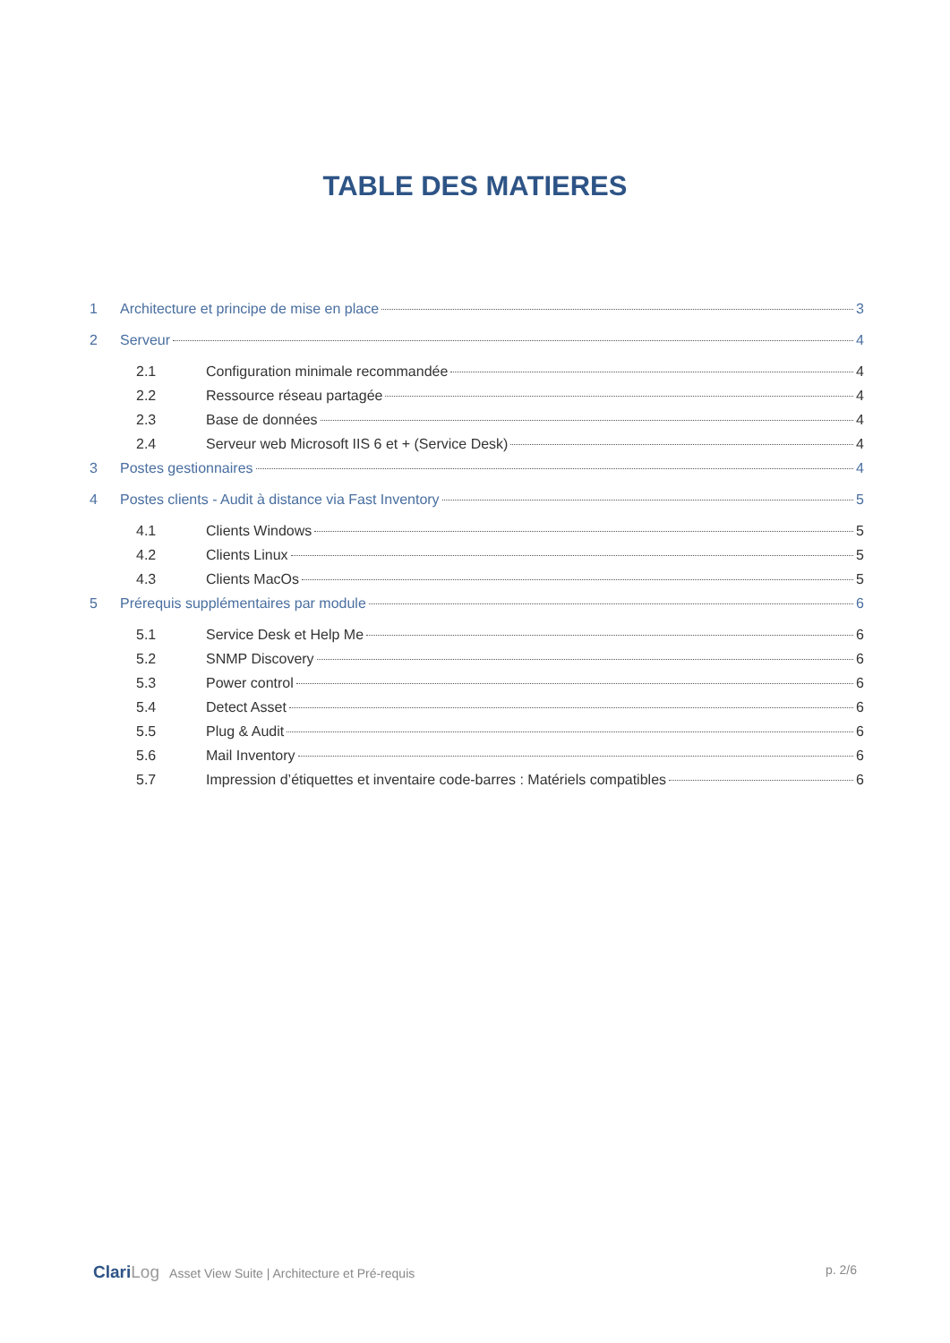TABLE DES MATIERES
1 Architecture et principe de mise en place 3
2 Serveur 4
2.1 Configuration minimale recommandée 4
2.2 Ressource réseau partagée 4
2.3 Base de données 4
2.4 Serveur web Microsoft IIS 6 et + (Service Desk) 4
3 Postes gestionnaires 4
4 Postes clients - Audit à distance via Fast Inventory 5
4.1 Clients Windows 5
4.2 Clients Linux 5
4.3 Clients MacOs 5
5 Prérequis supplémentaires par module 6
5.1 Service Desk et Help Me 6
5.2 SNMP Discovery 6
5.3 Power control 6
5.4 Detect Asset 6
5.5 Plug & Audit 6
5.6 Mail Inventory 6
5.7 Impression d’étiquettes et inventaire code-barres : Matériels compatibles 6
ClariLog Asset View Suite | Architecture et Pré-requis
p. 2/6